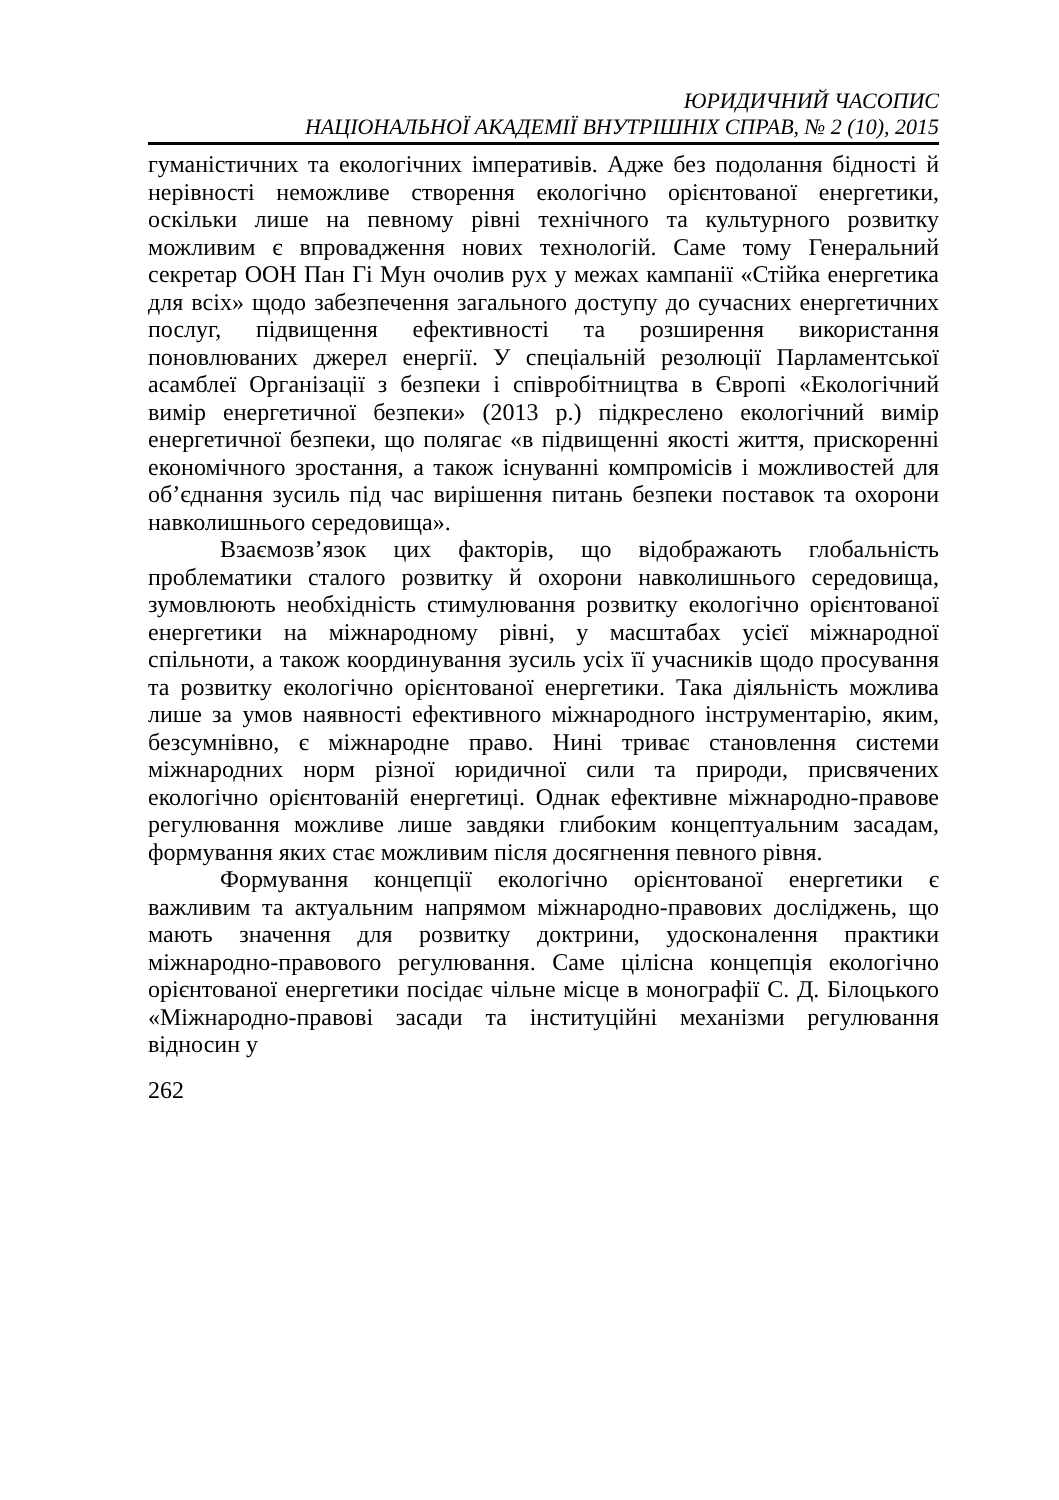ЮРИДИЧНИЙ ЧАСОПИС
НАЦІОНАЛЬНОЇ АКАДЕМІЇ ВНУТРІШНІХ СПРАВ, № 2 (10), 2015
гуманістичних та екологічних імперативів. Адже без подолання бідності й нерівності неможливе створення екологічно орієнтованої енергетики, оскільки лише на певному рівні технічного та культурного розвитку можливим є впровадження нових технологій. Саме тому Генеральний секретар ООН Пан Гі Мун очолив рух у межах кампанії «Стійка енергетика для всіх» щодо забезпечення загального доступу до сучасних енергетичних послуг, підвищення ефективності та розширення використання поновлюваних джерел енергії. У спеціальній резолюції Парламентської асамблеї Організації з безпеки і співробітництва в Європі «Екологічний вимір енергетичної безпеки» (2013 р.) підкреслено екологічний вимір енергетичної безпеки, що полягає «в підвищенні якості життя, прискоренні економічного зростання, а також існуванні компромісів і можливостей для об’єднання зусиль під час вирішення питань безпеки поставок та охорони навколишнього середовища».
Взаємозв’язок цих факторів, що відображають глобальність проблематики сталого розвитку й охорони навколишнього середовища, зумовлюють необхідність стимулювання розвитку екологічно орієнтованої енергетики на міжнародному рівні, у масштабах усієї міжнародної спільноти, а також координування зусиль усіх її учасників щодо просування та розвитку екологічно орієнтованої енергетики. Така діяльність можлива лише за умов наявності ефективного міжнародного інструментарію, яким, безсумнівно, є міжнародне право. Нині триває становлення системи міжнародних норм різної юридичної сили та природи, присвячених екологічно орієнтованій енергетиці. Однак ефективне міжнародно-правове регулювання можливе лише завдяки глибоким концептуальним засадам, формування яких стає можливим після досягнення певного рівня.
Формування концепції екологічно орієнтованої енергетики є важливим та актуальним напрямом міжнародно-правових досліджень, що мають значення для розвитку доктрини, удосконалення практики міжнародно-правового регулювання. Саме цілісна концепція екологічно орієнтованої енергетики посідає чільне місце в монографії С. Д. Білоцького «Міжнародно-правові засади та інституційні механізми регулювання відносин у
262